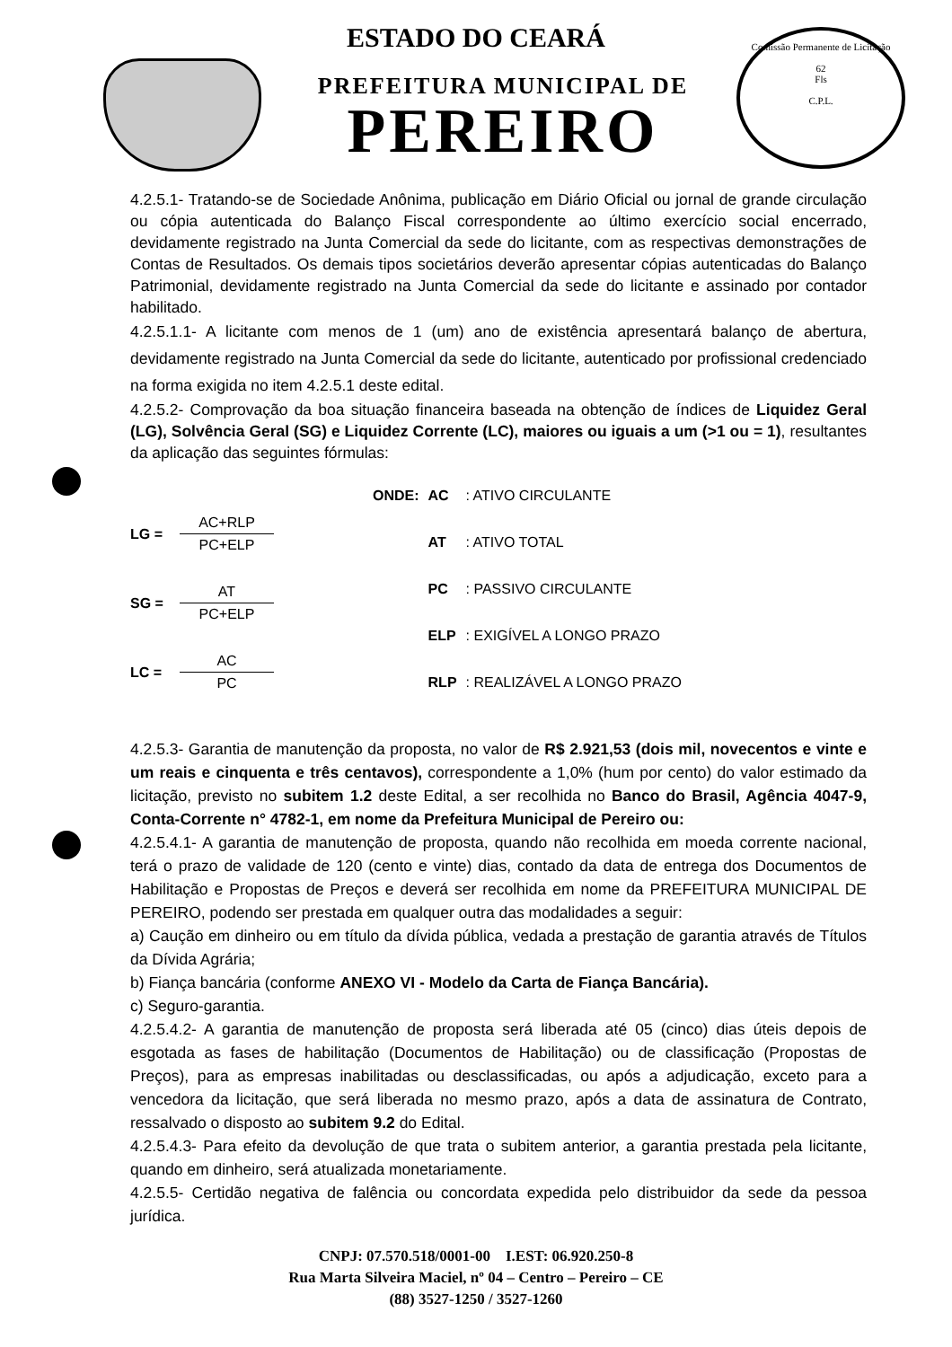Comissão Permanente de Licitação
62
Fls
C.P.L.
ESTADO DO CEARÁ
PREFEITURA MUNICIPAL DE
PEREIRO
4.2.5.1- Tratando-se de Sociedade Anônima, publicação em Diário Oficial ou jornal de grande circulação ou cópia autenticada do Balanço Fiscal correspondente ao último exercício social encerrado, devidamente registrado na Junta Comercial da sede do licitante, com as respectivas demonstrações de Contas de Resultados. Os demais tipos societários deverão apresentar cópias autenticadas do Balanço Patrimonial, devidamente registrado na Junta Comercial da sede do licitante e assinado por contador habilitado.
4.2.5.1.1- A licitante com menos de 1 (um) ano de existência apresentará balanço de abertura, devidamente registrado na Junta Comercial da sede do licitante, autenticado por profissional credenciado na forma exigida no item 4.2.5.1 deste edital.
4.2.5.2- Comprovação da boa situação financeira baseada na obtenção de índices de Liquidez Geral (LG), Solvência Geral (SG) e Liquidez Corrente (LC), maiores ou iguais a um (>1 ou = 1), resultantes da aplicação das seguintes fórmulas:
LG =
AC+RLP
PC+ELP
SG =
AT
PC+ELP
LC =
AC
PC
| ONDE: | AC | : ATIVO CIRCULANTE |
| | AT | : ATIVO TOTAL |
| | PC | : PASSIVO CIRCULANTE |
| | ELP | : EXIGÍVEL A LONGO PRAZO |
| | RLP | : REALIZÁVEL A LONGO PRAZO |
4.2.5.3- Garantia de manutenção da proposta, no valor de R$ 2.921,53 (dois mil, novecentos e vinte e um reais e cinquenta e três centavos), correspondente a 1,0% (hum por cento) do valor estimado da licitação, previsto no subitem 1.2 deste Edital, a ser recolhida no Banco do Brasil, Agência 4047-9, Conta-Corrente n° 4782-1, em nome da Prefeitura Municipal de Pereiro ou:
4.2.5.4.1- A garantia de manutenção de proposta, quando não recolhida em moeda corrente nacional, terá o prazo de validade de 120 (cento e vinte) dias, contado da data de entrega dos Documentos de Habilitação e Propostas de Preços e deverá ser recolhida em nome da PREFEITURA MUNICIPAL DE PEREIRO, podendo ser prestada em qualquer outra das modalidades a seguir:
a) Caução em dinheiro ou em título da dívida pública, vedada a prestação de garantia através de Títulos da Dívida Agrária;
b) Fiança bancária (conforme ANEXO VI - Modelo da Carta de Fiança Bancária).
c) Seguro-garantia.
4.2.5.4.2- A garantia de manutenção de proposta será liberada até 05 (cinco) dias úteis depois de esgotada as fases de habilitação (Documentos de Habilitação) ou de classificação (Propostas de Preços), para as empresas inabilitadas ou desclassificadas, ou após a adjudicação, exceto para a vencedora da licitação, que será liberada no mesmo prazo, após a data de assinatura de Contrato, ressalvado o disposto ao subitem 9.2 do Edital.
4.2.5.4.3- Para efeito da devolução de que trata o subitem anterior, a garantia prestada pela licitante, quando em dinheiro, será atualizada monetariamente.
4.2.5.5- Certidão negativa de falência ou concordata expedida pelo distribuidor da sede da pessoa jurídica.
CNPJ: 07.570.518/0001-00 I.EST: 06.920.250-8
Rua Marta Silveira Maciel, nº 04 – Centro – Pereiro – CE
(88) 3527-1250 / 3527-1260